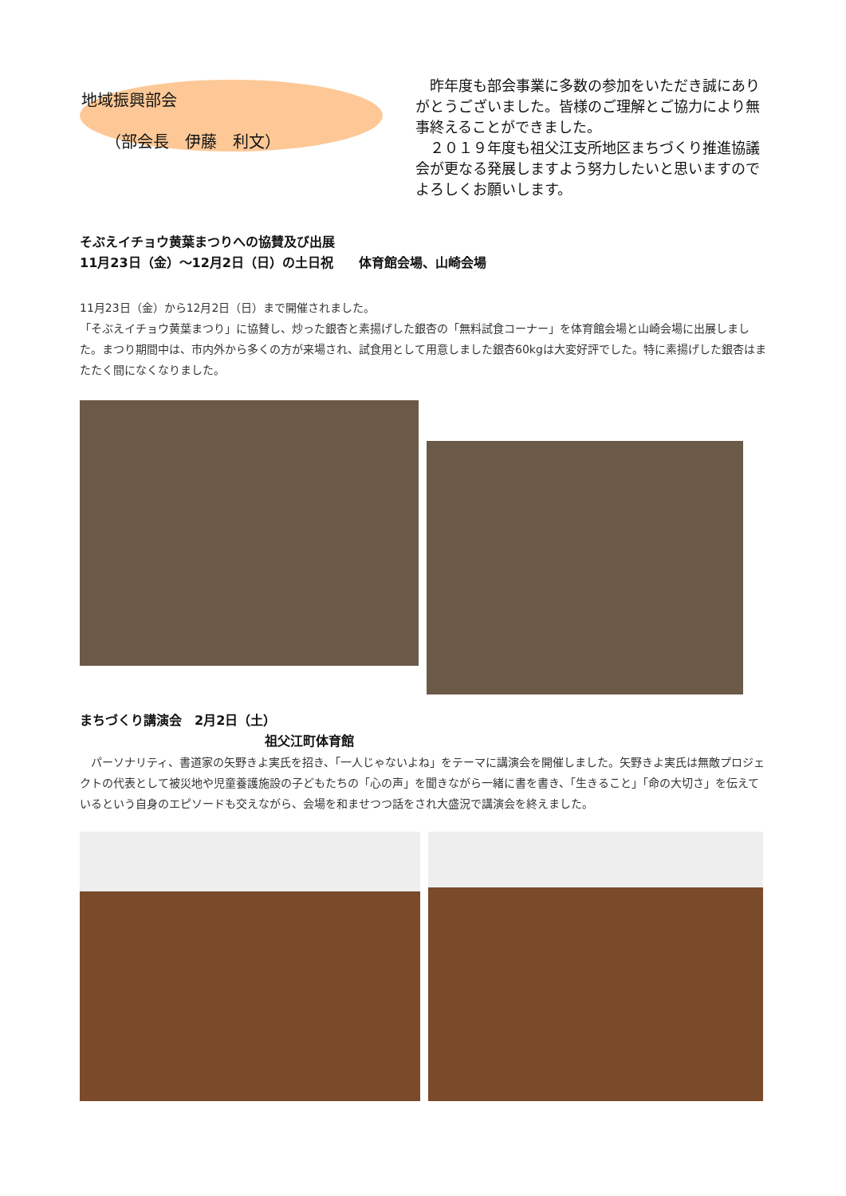地域振興部会
（部会長　伊藤　利文）
　昨年度も部会事業に多数の参加をいただき誠にありがとうございました。皆様のご理解とご協力により無事終えることができました。
　２０１９年度も祖父江支所地区まちづくり推進協議会が更なる発展しますよう努力したいと思いますのでよろしくお願いします。
そぶえイチョウ黄葉まつりへの協賛及び出展
11月23日（金）～12月2日（日）の土日祝　　体育館会場、山崎会場
11月23日（金）から12月2日（日）まで開催されました。
「そぶえイチョウ黄葉まつり」に協賛し、炒った銀杏と素揚げした銀杏の「無料試食コーナー」を体育館会場と山崎会場に出展しました。まつり期間中は、市内外から多くの方が来場され、試食用として用意しました銀杏60kgは大変好評でした。特に素揚げした銀杏はまたたく間になくなりました。
まちづくり講演会　2月2日（土）
祖父江町体育館
　パーソナリティ、書道家の矢野きよ実氏を招き、「一人じゃないよね」をテーマに講演会を開催しました。矢野きよ実氏は無敵プロジェクトの代表として被災地や児童養護施設の子どもたちの「心の声」を聞きながら一緒に書を書き、「生きること」「命の大切さ」を伝えているという自身のエピソードも交えながら、会場を和ませつつ話をされ大盛況で講演会を終えました。